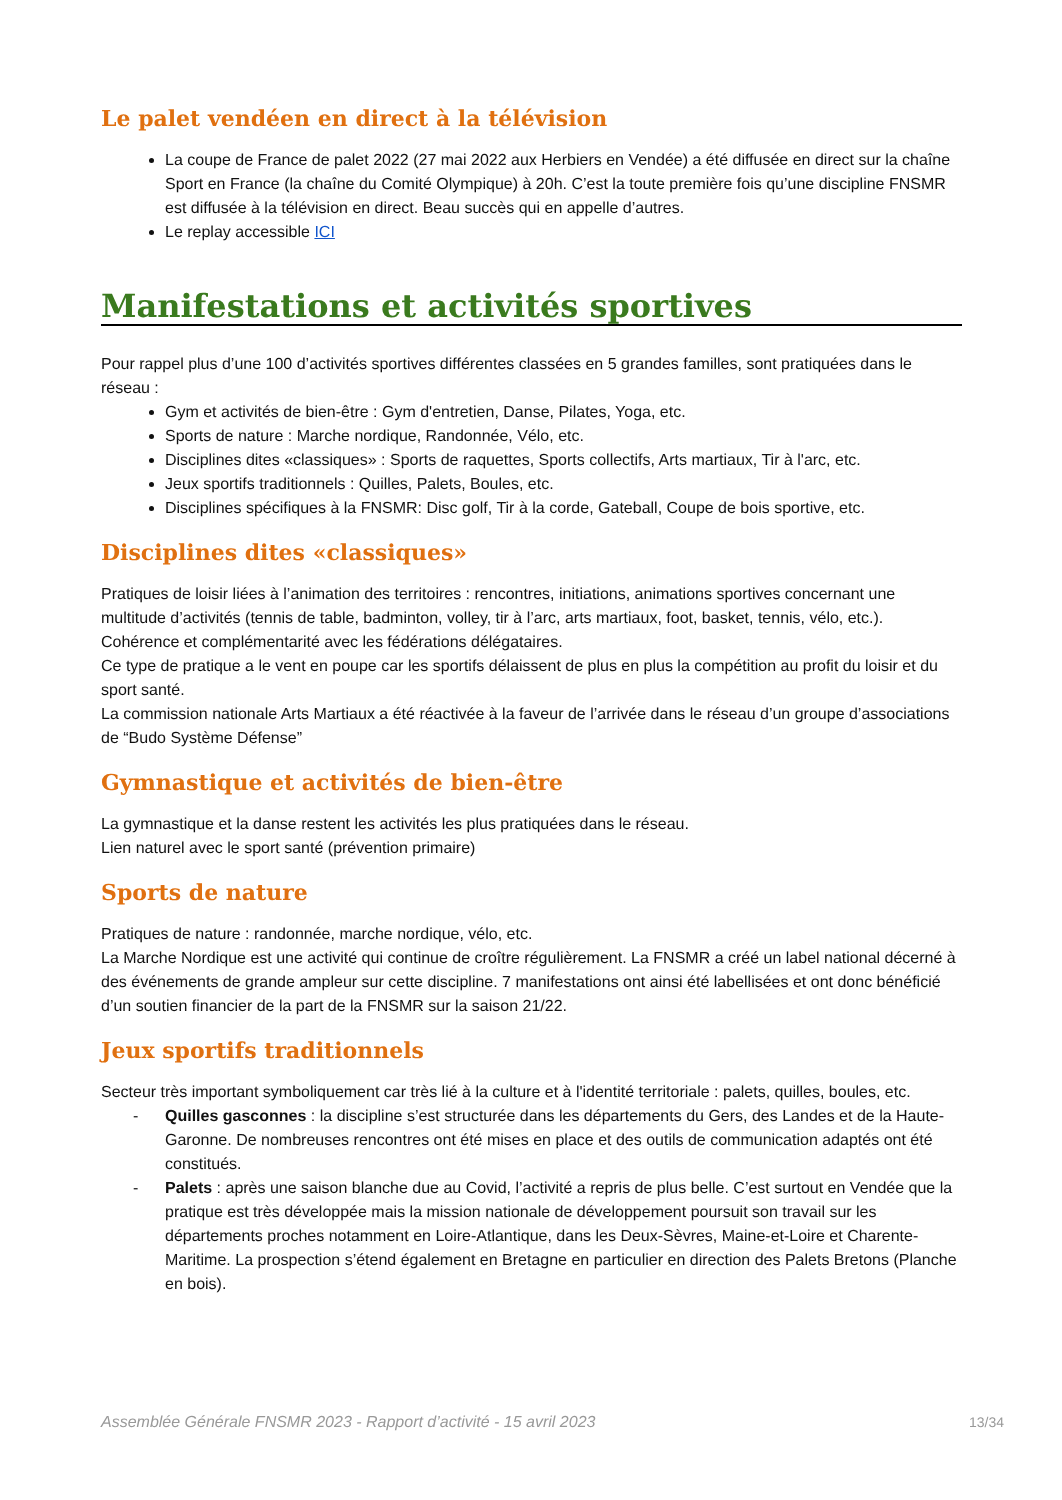Le palet vendéen en direct à la télévision
La coupe de France de palet 2022 (27 mai 2022 aux Herbiers en Vendée) a été diffusée en direct sur la chaîne Sport en France (la chaîne du Comité Olympique) à 20h. C’est la toute première fois qu’une discipline FNSMR est diffusée à la télévision en direct. Beau succès qui en appelle d’autres.
Le replay accessible ICI
Manifestations et activités sportives
Pour rappel plus d’une 100 d’activités sportives différentes classées en 5 grandes familles, sont pratiquées dans le réseau :
Gym et activités de bien-être : Gym d'entretien, Danse, Pilates, Yoga, etc.
Sports de nature : Marche nordique, Randonnée, Vélo, etc.
Disciplines dites «classiques» : Sports de raquettes, Sports collectifs, Arts martiaux, Tir à l'arc, etc.
Jeux sportifs traditionnels : Quilles, Palets, Boules, etc.
Disciplines spécifiques à la FNSMR: Disc golf, Tir à la corde, Gateball, Coupe de bois sportive, etc.
Disciplines dites «classiques»
Pratiques de loisir liées à l’animation des territoires : rencontres, initiations, animations sportives concernant une multitude d’activités (tennis de table, badminton, volley, tir à l’arc, arts martiaux, foot, basket, tennis, vélo, etc.). Cohérence et complémentarité avec les fédérations délégataires.
Ce type de pratique a le vent en poupe car les sportifs délaissent de plus en plus la compétition au profit du loisir et du sport santé.
La commission nationale Arts Martiaux a été réactivée à la faveur de l’arrivée dans le réseau d’un groupe d’associations de “Budo Système Défense”
Gymnastique et activités de bien-être
La gymnastique et la danse restent les activités les plus pratiquées dans le réseau.
Lien naturel avec le sport santé (prévention primaire)
Sports de nature
Pratiques de nature : randonnée, marche nordique, vélo, etc.
La Marche Nordique est une activité qui continue de croître régulièrement. La FNSMR a créé un label national décerné à des événements de grande ampleur sur cette discipline. 7 manifestations ont ainsi été labellisées et ont donc bénéficié d’un soutien financier de la part de la FNSMR sur la saison 21/22.
Jeux sportifs traditionnels
Secteur très important symboliquement car très lié à la culture et à l'identité territoriale : palets, quilles, boules, etc.
- Quilles gasconnes : la discipline s’est structurée dans les départements du Gers, des Landes et de la Haute-Garonne. De nombreuses rencontres ont été mises en place et des outils de communication adaptés ont été constitués.
- Palets : après une saison blanche due au Covid, l’activité a repris de plus belle. C’est surtout en Vendée que la pratique est très développée mais la mission nationale de développement poursuit son travail sur les départements proches notamment en Loire-Atlantique, dans les Deux-Sèvres, Maine-et-Loire et Charente-Maritime. La prospection s’étend également en Bretagne en particulier en direction des Palets Bretons (Planche en bois).
Assemblée Générale FNSMR 2023 - Rapport d’activité - 15 avril 2023 13/34